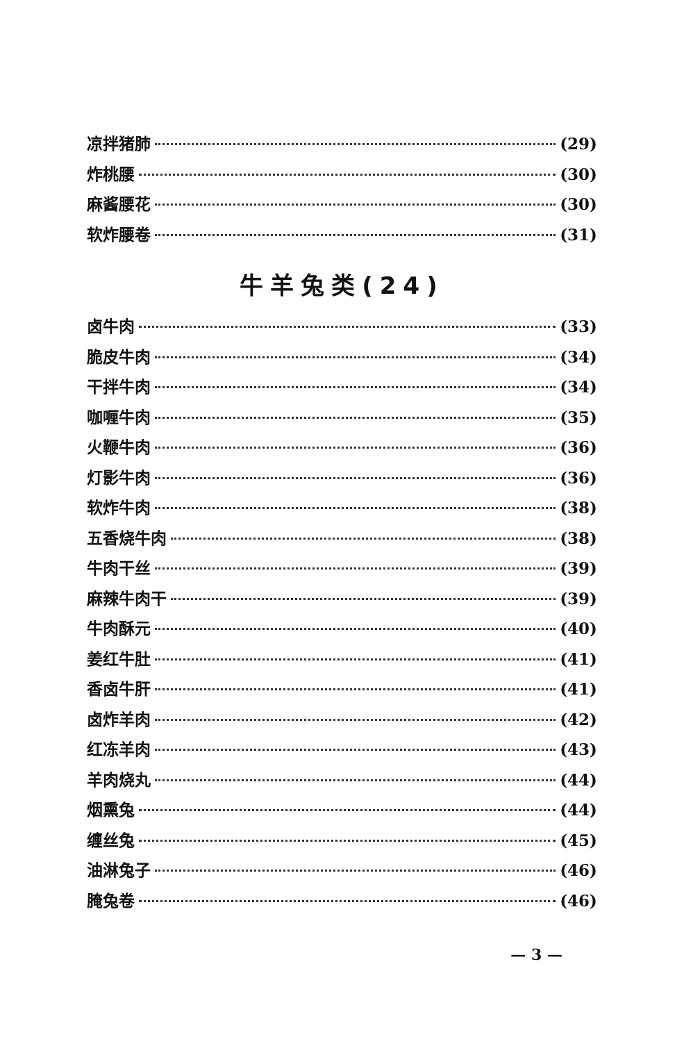凉拌猪肺 (29)
炸桃腰 (30)
麻酱腰花 (30)
软炸腰卷 (31)
牛羊兔类(24)
卤牛肉 (33)
脆皮牛肉 (34)
干拌牛肉 (34)
咖喱牛肉 (35)
火鞭牛肉 (36)
灯影牛肉 (36)
软炸牛肉 (38)
五香烧牛肉 (38)
牛肉干丝 (39)
麻辣牛肉干 (39)
牛肉酥元 (40)
姜红牛肚 (41)
香卤牛肝 (41)
卤炸羊肉 (42)
红冻羊肉 (43)
羊肉烧丸 (44)
烟熏兔 (44)
缠丝兔 (45)
油淋兔子 (46)
腌兔卷 (46)
— 3 —